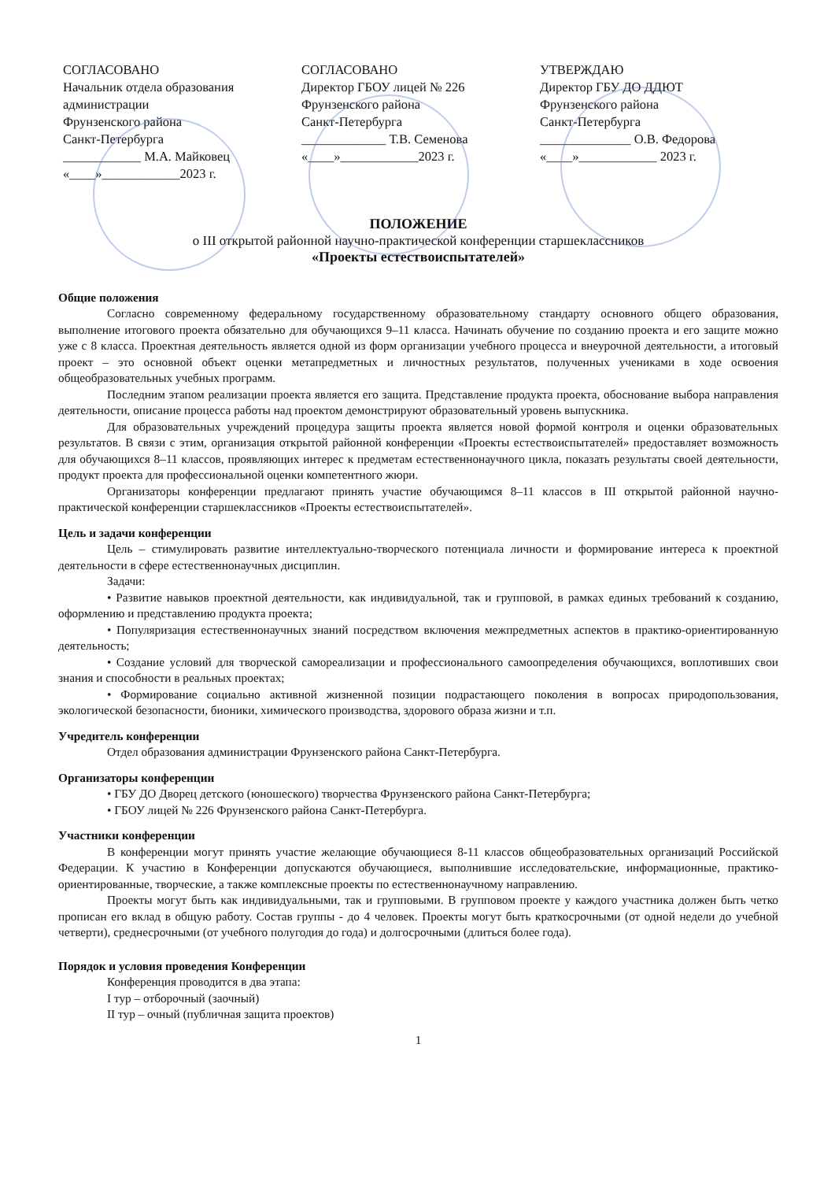СОГЛАСОВАНО
Начальник отдела образования
администрации
Фрунзенского района
Санкт-Петербурга
____________ М.А. Майковец
«____»____________2023 г.
СОГЛАСОВАНО
Директор ГБОУ лицей № 226
Фрунзенского района
Санкт-Петербурга
_____________ Т.В. Семенова
«____»____________2023 г.
УТВЕРЖДАЮ
Директор ГБУ ДО ДДЮТ
Фрунзенского района
Санкт-Петербурга
______________ О.В. Федорова
«____»____________ 2023 г.
ПОЛОЖЕНИЕ
о III открытой районной научно-практической конференции старшеклассников
«Проекты естествоиспытателей»
Общие положения
Согласно современному федеральному государственному образовательному стандарту основного общего образования, выполнение итогового проекта обязательно для обучающихся 9–11 класса. Начинать обучение по созданию проекта и его защите можно уже с 8 класса. Проектная деятельность является одной из форм организации учебного процесса и внеурочной деятельности, а итоговый проект – это основной объект оценки метапредметных и личностных результатов, полученных учениками в ходе освоения общеобразовательных учебных программ.
Последним этапом реализации проекта является его защита. Представление продукта проекта, обоснование выбора направления деятельности, описание процесса работы над проектом демонстрируют образовательный уровень выпускника.
Для образовательных учреждений процедура защиты проекта является новой формой контроля и оценки образовательных результатов. В связи с этим, организация открытой районной конференции «Проекты естествоиспытателей» предоставляет возможность для обучающихся 8–11 классов, проявляющих интерес к предметам естественнонаучного цикла, показать результаты своей деятельности, продукт проекта для профессиональной оценки компетентного жюри.
Организаторы конференции предлагают принять участие обучающимся 8–11 классов в III открытой районной научно-практической конференции старшеклассников «Проекты естествоиспытателей».
Цель и задачи конференции
Цель – стимулировать развитие интеллектуально-творческого потенциала личности и формирование интереса к проектной деятельности в сфере естественнонаучных дисциплин.
Задачи:
• Развитие навыков проектной деятельности, как индивидуальной, так и групповой, в рамках единых требований к созданию, оформлению и представлению продукта проекта;
• Популяризация естественнонаучных знаний посредством включения межпредметных аспектов в практико-ориентированную деятельность;
• Создание условий для творческой самореализации и профессионального самоопределения обучающихся, воплотивших свои знания и способности в реальных проектах;
• Формирование социально активной жизненной позиции подрастающего поколения в вопросах природопользования, экологической безопасности, бионики, химического производства, здорового образа жизни и т.п.
Учредитель конференции
Отдел образования администрации Фрунзенского района Санкт-Петербурга.
Организаторы конференции
• ГБУ ДО Дворец детского (юношеского) творчества Фрунзенского района Санкт-Петербурга;
• ГБОУ лицей № 226 Фрунзенского района Санкт-Петербурга.
Участники конференции
В конференции могут принять участие желающие обучающиеся 8-11 классов общеобразовательных организаций Российской Федерации. К участию в Конференции допускаются обучающиеся, выполнившие исследовательские, информационные, практико-ориентированные, творческие, а также комплексные проекты по естественнонаучному направлению.
Проекты могут быть как индивидуальными, так и групповыми. В групповом проекте у каждого участника должен быть четко прописан его вклад в общую работу. Состав группы - до 4 человек. Проекты могут быть краткосрочными (от одной недели до учебной четверти), среднесрочными (от учебного полугодия до года) и долгосрочными (длиться более года).
Порядок и условия проведения Конференции
Конференция проводится в два этапа:
I тур – отборочный (заочный)
II тур – очный (публичная защита проектов)
1